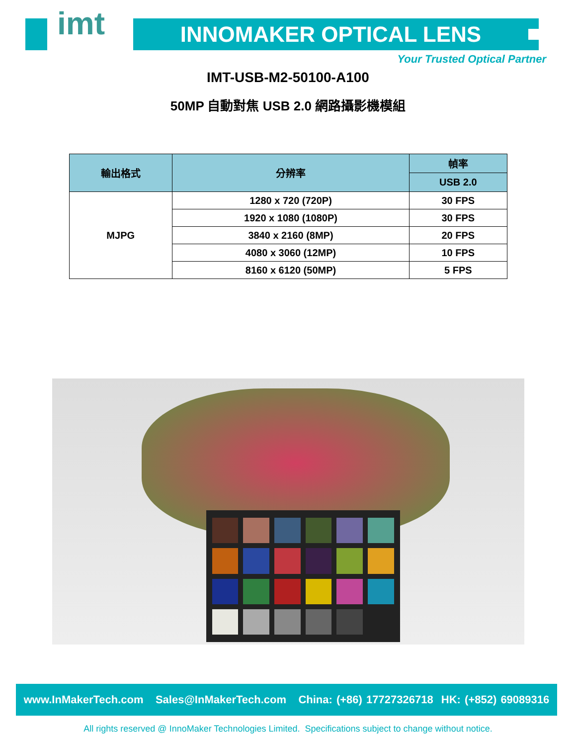imt INNOMAKER OPTICAL LENS
Your Trusted Optical Partner
IMT-USB-M2-50100-A100
50MP 自動對焦 USB 2.0 網路攝影機模組
| 輸出格式 | 分辨率 | 幀率 |
| --- | --- | --- |
| | | USB 2.0 |
| MJPG | 1280 x 720 (720P) | 30 FPS |
| | 1920 x 1080 (1080P) | 30 FPS |
| | 3840 x 2160 (8MP) | 20 FPS |
| | 4080 x 3060 (12MP) | 10 FPS |
| | 8160 x 6120 (50MP) | 5 FPS |
www.InMakerTech.com Sales@InMakerTech.com China: (+86) 17727326718 HK: (+852) 69089316
All rights reserved @ InnoMaker Technologies Limited. Specifications subject to change without notice.